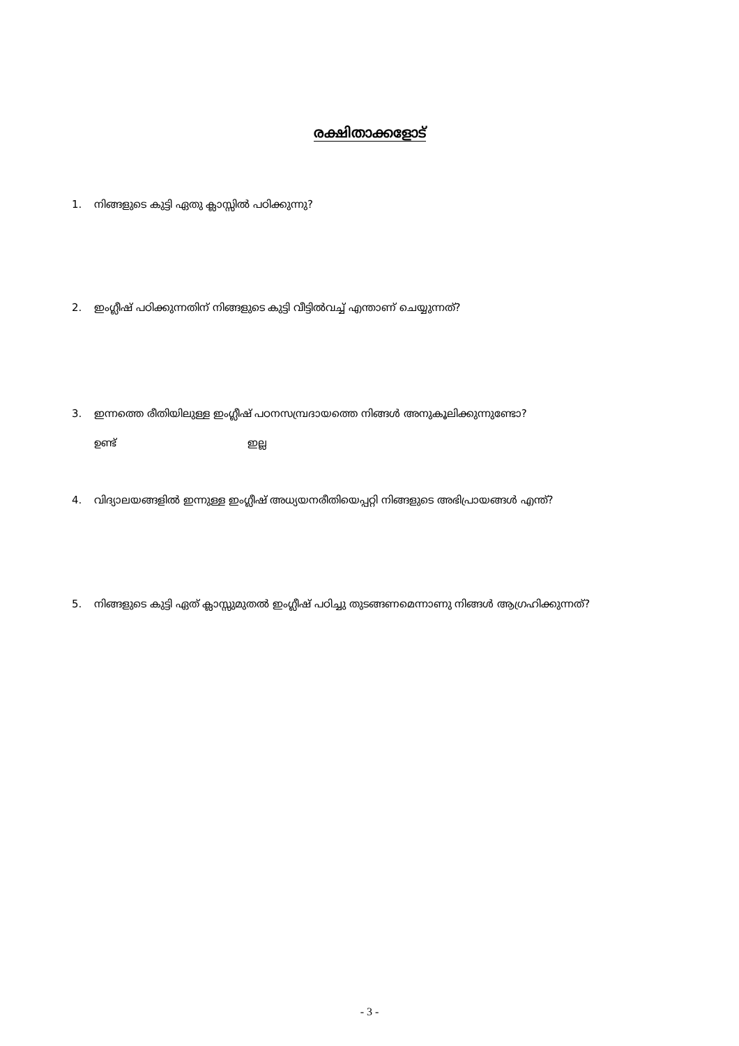രക്ഷിതാക്കളോട്
1. നിങ്ങളുടെ കുട്ടി ഏതു ക്ലാസ്സിൽ പഠിക്കുന്നു?
2. ഇംഗ്ലീഷ് പഠിക്കുന്നതിന് നിങ്ങളുടെ കുട്ടി വീട്ടിൽവച്ച് എന്താണ് ചെയ്യുന്നത്?
3. ഇന്നത്തെ രീതിയിലുള്ള ഇംഗ്ലീഷ് പഠനസമ്പ്രദായത്തെ നിങ്ങൾ അനുകൂലിക്കുന്നുണ്ടോ?
ഉണ്ട് ഇല്ല
4. വിദ്യാലയങ്ങളിൽ ഇന്നുള്ള ഇംഗ്ലീഷ് അധ്യയനരീതിയെപ്പറ്റി നിങ്ങളുടെ അഭിപ്രായങ്ങൾ എന്ത്?
5. നിങ്ങളുടെ കുട്ടി ഏത് ക്ലാസ്സുമുതൽ ഇംഗ്ലീഷ് പഠിച്ചു തുടങ്ങണമെന്നാണു നിങ്ങൾ ആഗ്രഹിക്കുന്നത്?
- 3 -